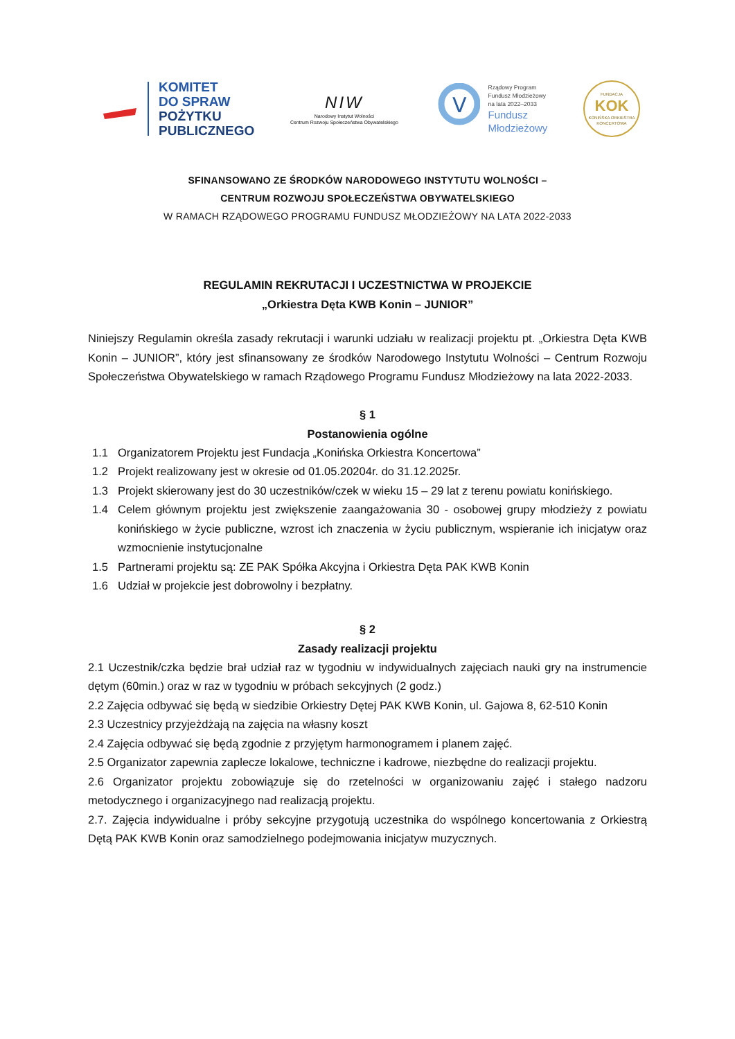KOMITET
DO SPRAW
POŻYTKU
PUBLICZNEGO
NIW
Narodowy Instytut Wolności
Centrum Rozwoju Społeczeństwa Obywatelskiego
V
Rządowy Program
Fundusz Młodzieżowy
na lata 2022–2033
Fundusz
Młodzieżowy
FUNDACJA
KOK
KONIŃSKA ORKIESTRA KONCERTOWA
SFINANSOWANO ZE ŚRODKÓW NARODOWEGO INSTYTUTU WOLNOŚCI –
CENTRUM ROZWOJU SPOŁECZEŃSTWA OBYWATELSKIEGO
W RAMACH RZĄDOWEGO PROGRAMU FUNDUSZ MŁODZIEŻOWY NA LATA 2022-2033
REGULAMIN REKRUTACJI I UCZESTNICTWA W PROJEKCIE
„Orkiestra Dęta KWB Konin – JUNIOR”
Niniejszy Regulamin określa zasady rekrutacji i warunki udziału w realizacji projektu pt. „Orkiestra Dęta KWB Konin – JUNIOR”, który jest sfinansowany ze środków Narodowego Instytutu Wolności – Centrum Rozwoju Społeczeństwa Obywatelskiego w ramach Rządowego Programu Fundusz Młodzieżowy na lata 2022-2033.
§ 1
Postanowienia ogólne
1.1 Organizatorem Projektu jest Fundacja „Konińska Orkiestra Koncertowa”
1.2 Projekt realizowany jest w okresie od 01.05.20204r. do 31.12.2025r.
1.3 Projekt skierowany jest do 30 uczestników/czek w wieku 15 – 29 lat z terenu powiatu konińskiego.
1.4 Celem głównym projektu jest zwiększenie zaangażowania 30 - osobowej grupy młodzieży z powiatu konińskiego w życie publiczne, wzrost ich znaczenia w życiu publicznym, wspieranie ich inicjatyw oraz wzmocnienie instytucjonalne
1.5 Partnerami projektu są: ZE PAK Spółka Akcyjna i Orkiestra Dęta PAK KWB Konin
1.6 Udział w projekcie jest dobrowolny i bezpłatny.
§ 2
Zasady realizacji projektu
2.1 Uczestnik/czka będzie brał udział raz w tygodniu w indywidualnych zajęciach nauki gry na instrumencie dętym (60min.) oraz w raz w tygodniu w próbach sekcyjnych (2 godz.)
2.2 Zajęcia odbywać się będą w siedzibie Orkiestry Dętej PAK KWB Konin, ul. Gajowa 8, 62-510 Konin
2.3 Uczestnicy przyjeżdżają na zajęcia na własny koszt
2.4 Zajęcia odbywać się będą zgodnie z przyjętym harmonogramem i planem zajęć.
2.5 Organizator zapewnia zaplecze lokalowe, techniczne i kadrowe, niezbędne do realizacji projektu.
2.6 Organizator projektu zobowiązuje się do rzetelności w organizowaniu zajęć i stałego nadzoru metodycznego i organizacyjnego nad realizacją projektu.
2.7. Zajęcia indywidualne i próby sekcyjne przygotują uczestnika do wspólnego koncertowania z Orkiestrą Dętą PAK KWB Konin oraz samodzielnego podejmowania inicjatyw muzycznych.